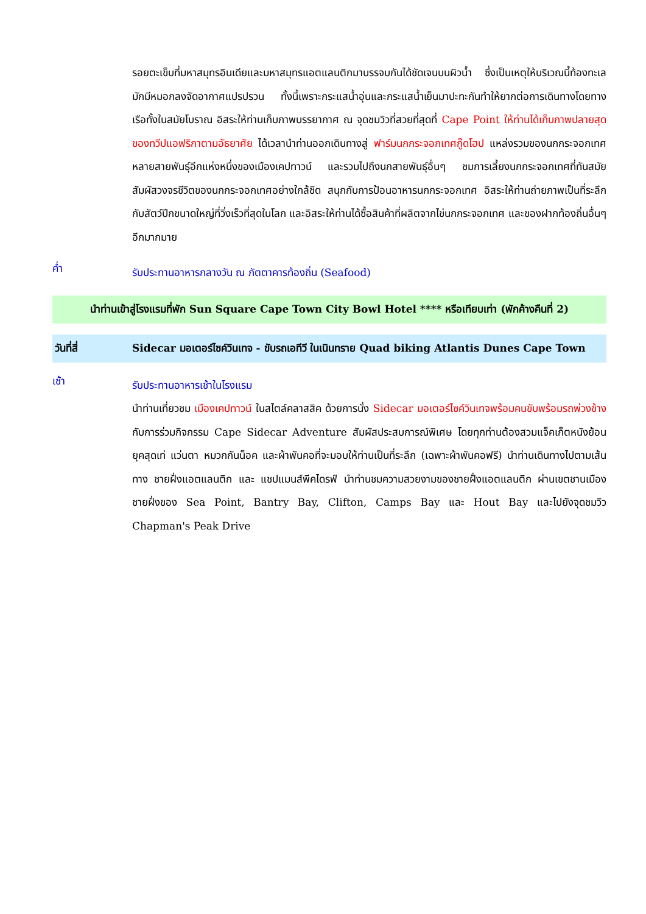รอยตะเข็บที่มหาสมุทรอินเดียและมหาสมุทรแอตแลนติกมาบรรจบกันได้ชัดเจนบนผิวน้ำ ซึ่งเป็นเหตุให้บริเวณนี้ท้องทะเลมักมีหมอกลงจัดอากาศแปรปรวน ทั้งนี้เพราะกระแสน้ำอุ่นและกระแสน้ำเย็นมาปะทะกันทำให้ยากต่อการเดินทางโดยทางเรือทั้งในสมัยโบราณ อิสระให้ท่านเก็บภาพบรรยากาศ ณ จุดชมวิวที่สวยที่สุดที่ Cape Point ให้ท่านได้เก็บภาพปลายสุดของทวีปแอฟริกาตามอัธยาศัย ได้เวลานำท่านออกเดินทางสู่ ฟาร์มนกกระจอกเทศกู๊ดโฮป แหล่งรวมของนกกระจอกเทศหลายสายพันธุ์อีกแห่งหนึ่งของเมืองเคปทาวน์ และรวมไปถึงนกสายพันธุ์อื่นๆ ชมการเลี้ยงนกกระจอกเทศที่ทันสมัย สัมผัสวงจรชีวิตของนกกระจอกเทศอย่างใกล้ชิด สนุกกับการป้อนอาหารนกกระจอกเทศ อิสระให้ท่านถ่ายภาพเป็นที่ระลึกกับสัตว์ปีกขนาดใหญ่ที่วิ่งเร็วที่สุดในโลก และอิสระให้ท่านได้ซื้อสินค้าที่ผลิตจากไข่นกกระจอกเทศ และของฝากท้องถิ่นอื่นๆอีกมากมาย
ค่ำ
รับประทานอาหารกลางวัน ณ ภัตตาคารท้องถิ่น (Seafood)
นำท่านเข้าสู่โรงแรมที่พัก Sun Square Cape Town City Bowl Hotel **** หรือเทียบเท่า (พักค้างคืนที่ 2)
วันที่สี่ Sidecar มอเตอร์ไซค์วินเทจ - ขับรถเอทีวี ในเนินทราย Quad biking Atlantis Dunes Cape Town
เช้า
รับประทานอาหารเช้าในโรงแรม
นำท่านเที่ยวชม เมืองเคปทาวน์ ในสไตล์คลาสสิค ด้วยการนั่ง Sidecar มอเตอร์ไซค์วินเทจพร้อมคนขับพร้อมรถพ่วงข้าง กับการร่วมกิจกรรม Cape Sidecar Adventure สัมผัสประสบการณ์พิเศษ โดยทุกท่านต้องสวมแจ็คเก็ตหนังย้อนยุคสุดเท่ แว่นตา หมวกกันน็อค และผ้าพันคอที่จะมอบให้ท่านเป็นที่ระลึก (เฉพาะผ้าพันคอฟรี) นำท่านเดินทางไปตามเส้นทาง ชายฝั่งแอตแลนติก และ แชปแมนส์พีคไดรฟ์ นำท่านชมความสวยงามของชายฝั่งแอตแลนติก ผ่านเขตชานเมืองชายฝั่งของ Sea Point, Bantry Bay, Clifton, Camps Bay และ Hout Bay และไปยังจุดชมวิว Chapman's Peak Drive